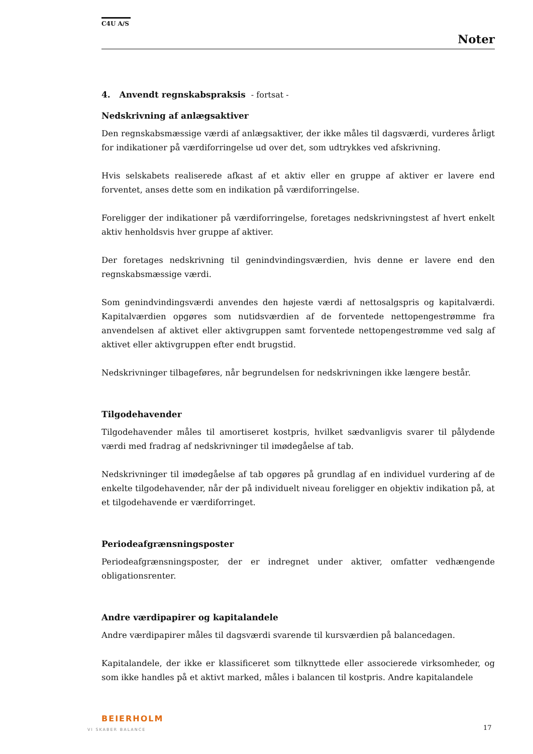C4U A/S
Noter
4. Anvendt regnskabspraksis - fortsat -
Nedskrivning af anlægsaktiver
Den regnskabsmæssige værdi af anlægsaktiver, der ikke måles til dagsværdi, vurderes årligt for indikationer på værdiforringelse ud over det, som udtrykkes ved afskrivning.
Hvis selskabets realiserede afkast af et aktiv eller en gruppe af aktiver er lavere end forventet, anses dette som en indikation på værdiforringelse.
Foreligger der indikationer på værdiforringelse, foretages nedskrivningstest af hvert enkelt aktiv henholdsvis hver gruppe af aktiver.
Der foretages nedskrivning til genindvindingsværdien, hvis denne er lavere end den regnskabsmæssige værdi.
Som genindvindingsværdi anvendes den højeste værdi af nettosalgspris og kapitalværdi. Kapitalværdien opgøres som nutidsværdien af de forventede nettopengestrømme fra anvendelsen af aktivet eller aktivgruppen samt forventede nettopengestrømme ved salg af aktivet eller aktivgruppen efter endt brugstid.
Nedskrivninger tilbageføres, når begrundelsen for nedskrivningen ikke længere består.
Tilgodehavender
Tilgodehavender måles til amortiseret kostpris, hvilket sædvanligvis svarer til pålydende værdi med fradrag af nedskrivninger til imødegåelse af tab.
Nedskrivninger til imødegåelse af tab opgøres på grundlag af en individuel vurdering af de enkelte tilgodehavender, når der på individuelt niveau foreligger en objektiv indikation på, at et tilgodehavende er værdiforringet.
Periodeafgrænsningsposter
Periodeafgrænsningsposter, der er indregnet under aktiver, omfatter vedhængende obligationsrenter.
Andre værdipapirer og kapitalandele
Andre værdipapirer måles til dagsværdi svarende til kursværdien på balancedagen.
Kapitalandele, der ikke er klassificeret som tilknyttede eller associerede virksomheder, og som ikke handles på et aktivt marked, måles i balancen til kostpris. Andre kapitalandele
BEIERHOLM
VI SKABER BALANCE
17